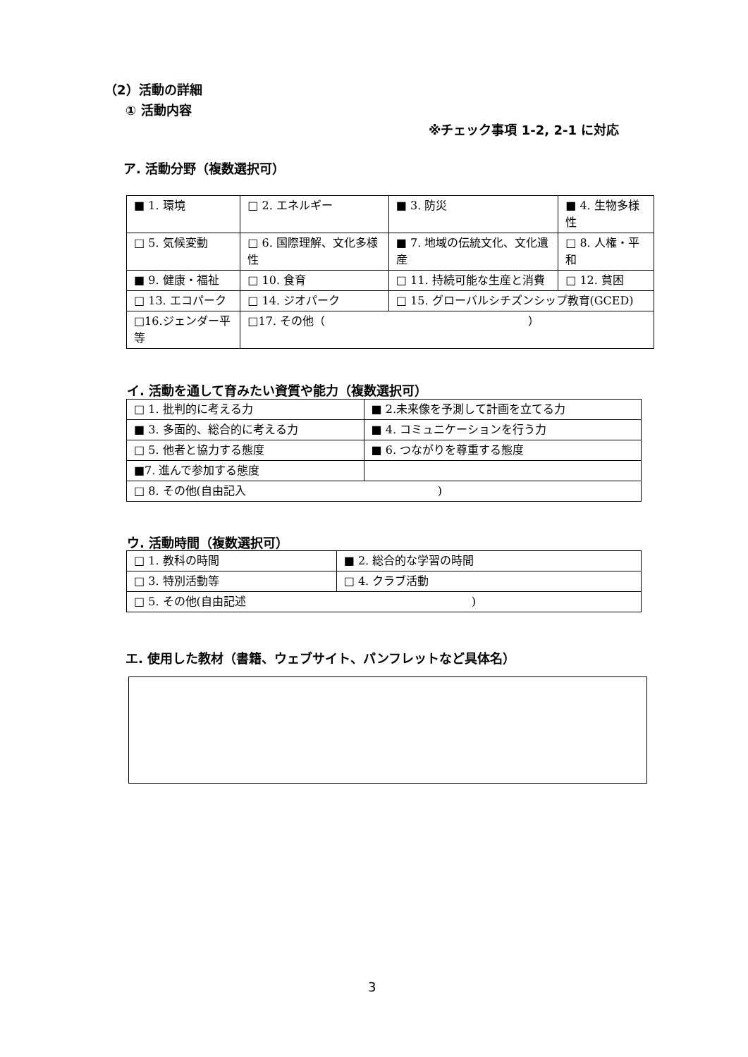（2）活動の詳細
① 活動内容
※チェック事項 1-2, 2-1 に対応
ア. 活動分野（複数選択可）
| ■ 1. 環境 | □ 2. エネルギー | ■ 3. 防災 | ■ 4. 生物多様性 |
| □ 5. 気候変動 | □ 6. 国際理解、文化多様性 | ■ 7. 地域の伝統文化、文化遺産 | □ 8. 人権・平和 |
| ■ 9. 健康・福祉 | □ 10. 食育 | □ 11. 持続可能な生産と消費 | □ 12. 貧困 |
| □ 13. エコパーク | □ 14. ジオパーク | □ 15. グローバルシチズンシップ教育(GCED) | |
| □16.ジェンダー平等 | □17. その他（ ） | | |
イ. 活動を通して育みたい資質や能力（複数選択可）
| □ 1. 批判的に考える力 | ■ 2.未来像を予測して計画を立てる力 |
| ■ 3. 多面的、総合的に考える力 | ■ 4. コミュニケーションを行う力 |
| □ 5. 他者と協力する態度 | ■ 6. つながりを尊重する態度 |
| ■7. 進んで参加する態度 | |
| □ 8. その他(自由記入 ) | |
ウ. 活動時間（複数選択可）
| □ 1. 教科の時間 | ■ 2. 総合的な学習の時間 |
| □ 3. 特別活動等 | □ 4. クラブ活動 |
| □ 5. その他(自由記述 ) | |
エ. 使用した教材（書籍、ウェブサイト、パンフレットなど具体名）
3